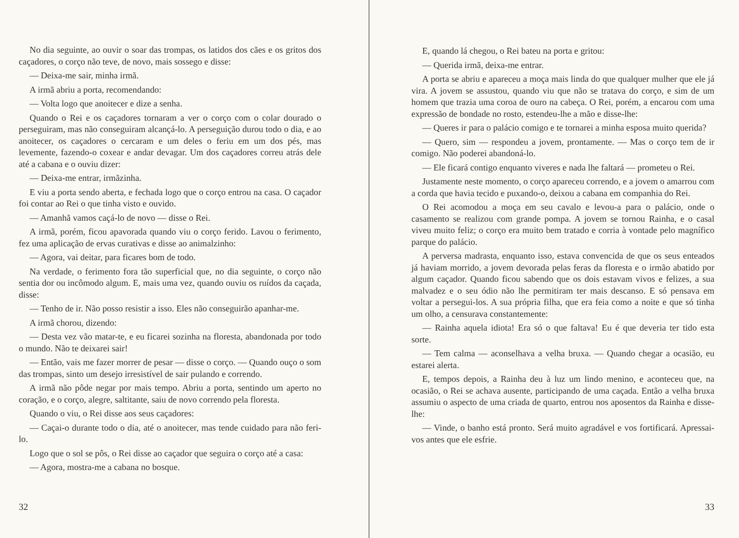No dia seguinte, ao ouvir o soar das trompas, os latidos dos cães e os gritos dos caçadores, o corço não teve, de novo, mais sossego e disse:
— Deixa-me sair, minha irmã.
A irmã abriu a porta, recomendando:
— Volta logo que anoitecer e dize a senha.
Quando o Rei e os caçadores tornaram a ver o corço com o colar dourado o perseguiram, mas não conseguiram alcançá-lo. A perseguição durou todo o dia, e ao anoitecer, os caçadores o cercaram e um deles o feriu em um dos pés, mas levemente, fazendo-o coxear e andar devagar. Um dos caçadores correu atrás dele até a cabana e o ouviu dizer:
— Deixa-me entrar, irmãzinha.
E viu a porta sendo aberta, e fechada logo que o corço entrou na casa. O caçador foi contar ao Rei o que tinha visto e ouvido.
— Amanhã vamos caçá-lo de novo — disse o Rei.
A irmã, porém, ficou apavorada quando viu o corço ferido. Lavou o ferimento, fez uma aplicação de ervas curativas e disse ao animalzinho:
— Agora, vai deitar, para ficares bom de todo.
Na verdade, o ferimento fora tão superficial que, no dia seguinte, o corço não sentia dor ou incômodo algum. E, mais uma vez, quando ouviu os ruídos da caçada, disse:
— Tenho de ir. Não posso resistir a isso. Eles não conseguirão apanhar-me.
A irmã chorou, dizendo:
— Desta vez vão matar-te, e eu ficarei sozinha na floresta, abandonada por todo o mundo. Não te deixarei sair!
— Então, vais me fazer morrer de pesar — disse o corço. — Quando ouço o som das trompas, sinto um desejo irresistível de sair pulando e correndo.
A irmã não pôde negar por mais tempo. Abriu a porta, sentindo um aperto no coração, e o corço, alegre, saltitante, saiu de novo correndo pela floresta.
Quando o viu, o Rei disse aos seus caçadores:
— Caçai-o durante todo o dia, até o anoitecer, mas tende cuidado para não feri-lo.
Logo que o sol se pôs, o Rei disse ao caçador que seguira o corço até a casa:
— Agora, mostra-me a cabana no bosque.
32
E, quando lá chegou, o Rei bateu na porta e gritou:
— Querida irmã, deixa-me entrar.
A porta se abriu e apareceu a moça mais linda do que qualquer mulher que ele já vira. A jovem se assustou, quando viu que não se tratava do corço, e sim de um homem que trazia uma coroa de ouro na cabeça. O Rei, porém, a encarou com uma expressão de bondade no rosto, estendeu-lhe a mão e disse-lhe:
— Queres ir para o palácio comigo e te tornarei a minha esposa muito querida?
— Quero, sim — respondeu a jovem, prontamente. — Mas o corço tem de ir comigo. Não poderei abandoná-lo.
— Ele ficará contigo enquanto viveres e nada lhe faltará — prometeu o Rei.
Justamente neste momento, o corço apareceu correndo, e a jovem o amarrou com a corda que havia tecido e puxando-o, deixou a cabana em companhia do Rei.
O Rei acomodou a moça em seu cavalo e levou-a para o palácio, onde o casamento se realizou com grande pompa. A jovem se tornou Rainha, e o casal viveu muito feliz; o corço era muito bem tratado e corria à vontade pelo magnífico parque do palácio.
A perversa madrasta, enquanto isso, estava convencida de que os seus enteados já haviam morrido, a jovem devorada pelas feras da floresta e o irmão abatido por algum caçador. Quando ficou sabendo que os dois estavam vivos e felizes, a sua malvadez e o seu ódio não lhe permitiram ter mais descanso. E só pensava em voltar a persegui-los. A sua própria filha, que era feia como a noite e que só tinha um olho, a censurava constantemente:
— Rainha aquela idiota! Era só o que faltava! Eu é que deveria ter tido esta sorte.
— Tem calma — aconselhava a velha bruxa. — Quando chegar a ocasião, eu estarei alerta.
E, tempos depois, a Rainha deu à luz um lindo menino, e aconteceu que, na ocasião, o Rei se achava ausente, participando de uma caçada. Então a velha bruxa assumiu o aspecto de uma criada de quarto, entrou nos aposentos da Rainha e disse-lhe:
— Vinde, o banho está pronto. Será muito agradável e vos fortificará. Apressai-vos antes que ele esfrie.
33